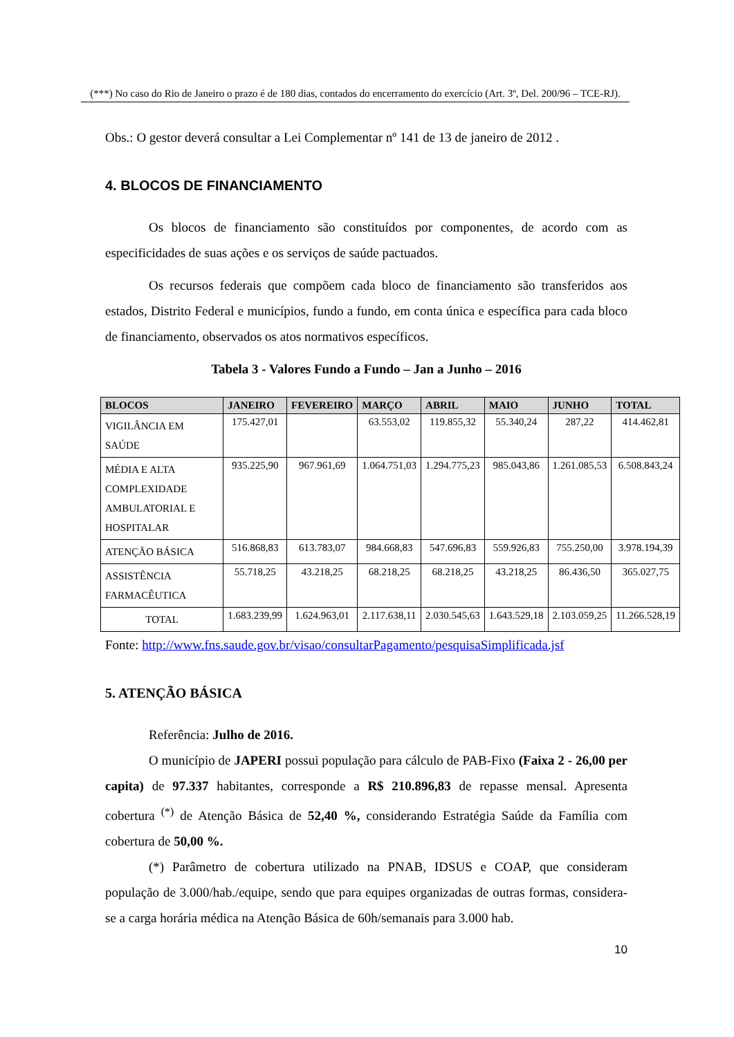(***) No caso do Rio de Janeiro o prazo é de 180 dias, contados do encerramento do exercício (Art. 3º, Del. 200/96 – TCE-RJ).
Obs.: O gestor deverá consultar a Lei Complementar nº 141 de 13 de janeiro de 2012 .
4. BLOCOS DE FINANCIAMENTO
Os blocos de financiamento são constituídos por componentes, de acordo com as especificidades de suas ações e os serviços de saúde pactuados.
Os recursos federais que compõem cada bloco de financiamento são transferidos aos estados, Distrito Federal e municípios, fundo a fundo, em conta única e específica para cada bloco de financiamento, observados os atos normativos específicos.
Tabela 3 - Valores Fundo a Fundo – Jan a Junho – 2016
| BLOCOS | JANEIRO | FEVEREIRO | MARÇO | ABRIL | MAIO | JUNHO | TOTAL |
| --- | --- | --- | --- | --- | --- | --- | --- |
| VIGILÂNCIA EM SAÚDE | 175.427,01 | | 63.553,02 | 119.855,32 | 55.340,24 | 287,22 | 414.462,81 |
| MÉDIA E ALTA COMPLEXIDADE AMBULATORIAL E HOSPITALAR | 935.225,90 | 967.961,69 | 1.064.751,03 | 1.294.775,23 | 985.043,86 | 1.261.085,53 | 6.508.843,24 |
| ATENÇÃO BÁSICA | 516.868,83 | 613.783,07 | 984.668,83 | 547.696,83 | 559.926,83 | 755.250,00 | 3.978.194,39 |
| ASSISTÊNCIA FARMACÊUTICA | 55.718,25 | 43.218,25 | 68.218,25 | 68.218,25 | 43.218,25 | 86.436,50 | 365.027,75 |
| TOTAL | 1.683.239,99 | 1.624.963,01 | 2.117.638,11 | 2.030.545,63 | 1.643.529,18 | 2.103.059,25 | 11.266.528,19 |
Fonte: http://www.fns.saude.gov.br/visao/consultarPagamento/pesquisaSimplificada.jsf
5. ATENÇÃO BÁSICA
Referência: Julho de 2016.
O município de JAPERI possui população para cálculo de PAB-Fixo (Faixa 2 - 26,00 per capita) de 97.337 habitantes, corresponde a R$ 210.896,83 de repasse mensal. Apresenta cobertura <sup>(*)</sup> de Atenção Básica de 52,40 %, considerando Estratégia Saúde da Família com cobertura de 50,00 %.
(*) Parâmetro de cobertura utilizado na PNAB, IDSUS e COAP, que consideram população de 3.000/hab./equipe, sendo que para equipes organizadas de outras formas, considera-se a carga horária médica na Atenção Básica de 60h/semanais para 3.000 hab.
10